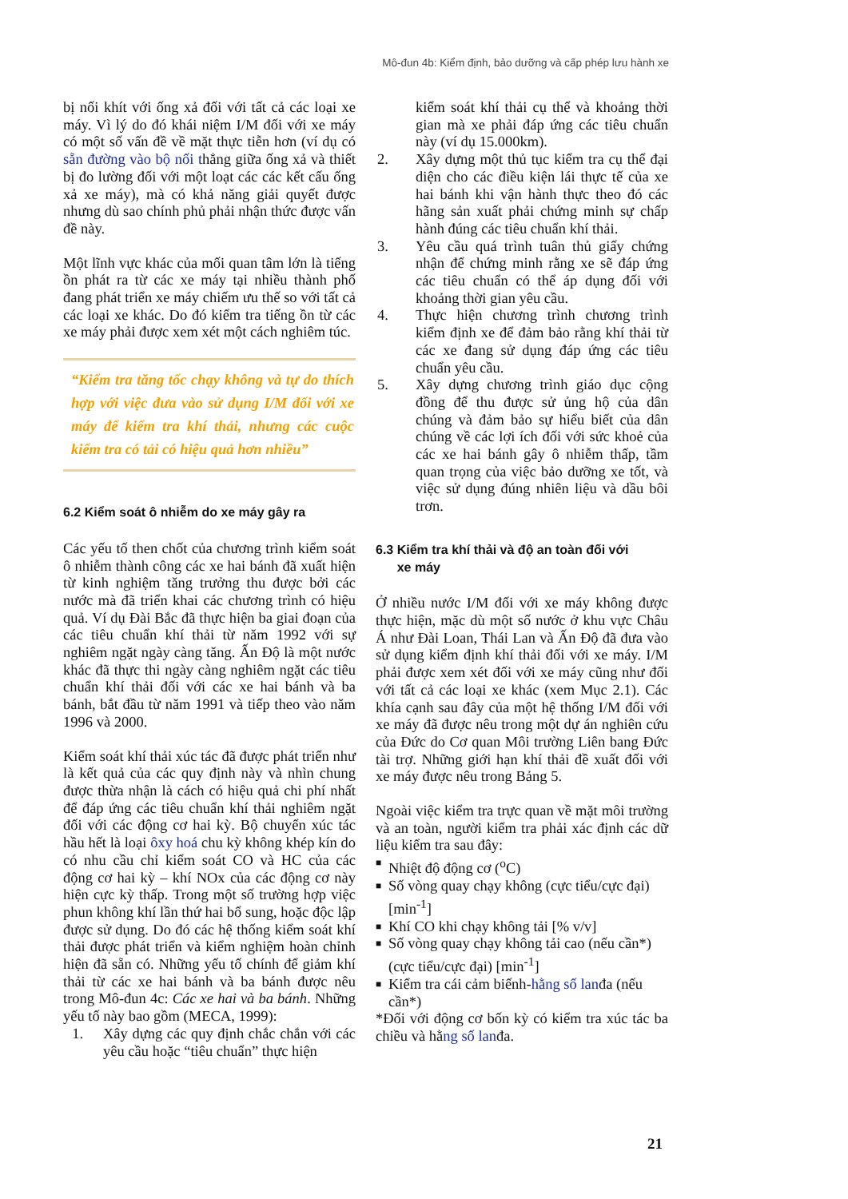Mô-đun 4b: Kiểm định, bảo dưỡng và cấp phép lưu hành xe
bị nối khít với ống xả đối với tất cả các loại xe máy. Vì lý do đó khái niệm I/M đối với xe máy có một số vấn đề về mặt thực tiễn hơn (ví dụ có sẵn đường vào bộ nối thẳng giữa ống xả và thiết bị đo lường đối với một loạt các các kết cấu ống xả xe máy), mà có khả năng giải quyết được nhưng dù sao chính phủ phải nhận thức được vấn đề này.
Một lĩnh vực khác của mối quan tâm lớn là tiếng ồn phát ra từ các xe máy tại nhiều thành phố đang phát triển xe máy chiếm ưu thế so với tất cả các loại xe khác. Do đó kiểm tra tiếng ồn từ các xe máy phải được xem xét một cách nghiêm túc.
“Kiểm tra tăng tốc chạy không và tự do thích hợp với việc đưa vào sử dụng I/M đối với xe máy để kiểm tra khí thải, nhưng các cuộc kiểm tra có tải có hiệu quả hơn nhiều”
6.2 Kiểm soát ô nhiễm do xe máy gây ra
Các yếu tố then chốt của chương trình kiểm soát ô nhiễm thành công các xe hai bánh đã xuất hiện từ kinh nghiệm tăng trưởng thu được bởi các nước mà đã triển khai các chương trình có hiệu quả. Ví dụ Đài Bắc đã thực hiện ba giai đoạn của các tiêu chuẩn khí thải từ năm 1992 với sự nghiêm ngặt ngày càng tăng. Ấn Độ là một nước khác đã thực thi ngày càng nghiêm ngặt các tiêu chuẩn khí thải đối với các xe hai bánh và ba bánh, bắt đầu từ năm 1991 và tiếp theo vào năm 1996 và 2000.
Kiểm soát khí thải xúc tác đã được phát triển như là kết quả của các quy định này và nhìn chung được thừa nhận là cách có hiệu quả chi phí nhất để đáp ứng các tiêu chuẩn khí thải nghiêm ngặt đối với các động cơ hai kỳ. Bộ chuyển xúc tác hầu hết là loại ôxy hoá chu kỳ không khép kín do có nhu cầu chỉ kiểm soát CO và HC của các động cơ hai kỳ – khí NOx của các động cơ này hiện cực kỳ thấp. Trong một số trường hợp việc phun không khí lần thứ hai bổ sung, hoặc độc lập được sử dụng. Do đó các hệ thống kiểm soát khí thải được phát triển và kiểm nghiệm hoàn chỉnh hiện đã sẵn có. Những yếu tố chính để giảm khí thải từ các xe hai bánh và ba bánh được nêu trong Mô-đun 4c: Các xe hai và ba bánh. Những yếu tố này bao gồm (MECA, 1999):
1. Xây dựng các quy định chắc chắn với các yêu cầu hoặc “tiêu chuẩn” thực hiện
kiểm soát khí thải cụ thể và khoảng thời gian mà xe phải đáp ứng các tiêu chuẩn này (ví dụ 15.000km).
2. Xây dựng một thủ tục kiểm tra cụ thể đại diện cho các điều kiện lái thực tế của xe hai bánh khi vận hành thực theo đó các hãng sản xuất phải chứng minh sự chấp hành đúng các tiêu chuẩn khí thải.
3. Yêu cầu quá trình tuân thủ giấy chứng nhận để chứng minh rằng xe sẽ đáp ứng các tiêu chuẩn có thể áp dụng đối với khoảng thời gian yêu cầu.
4. Thực hiện chương trình chương trình kiểm định xe để đảm bảo rằng khí thải từ các xe đang sử dụng đáp ứng các tiêu chuẩn yêu cầu.
5. Xây dựng chương trình giáo dục cộng đồng để thu được sử ủng hộ của dân chúng và đảm bảo sự hiểu biết của dân chúng về các lợi ích đối với sức khoẻ của các xe hai bánh gây ô nhiễm thấp, tầm quan trọng của việc bảo dưỡng xe tốt, và việc sử dụng đúng nhiên liệu và dầu bôi trơn.
6.3 Kiểm tra khí thải và độ an toàn đối với
xe máy
Ở nhiều nước I/M đối với xe máy không được thực hiện, mặc dù một số nước ở khu vực Châu Á như Đài Loan, Thái Lan và Ấn Độ đã đưa vào sử dụng kiểm định khí thải đối với xe máy. I/M phải được xem xét đối với xe máy cũng như đối với tất cả các loại xe khác (xem Mục 2.1). Các khía cạnh sau đây của một hệ thống I/M đối với xe máy đã được nêu trong một dự án nghiên cứu của Đức do Cơ quan Môi trường Liên bang Đức tài trợ. Những giới hạn khí thải đề xuất đối với xe máy được nêu trong Bảng 5.
Ngoài việc kiểm tra trực quan về mặt môi trường và an toàn, người kiểm tra phải xác định các dữ liệu kiểm tra sau đây:
■ Nhiệt độ động cơ (<sup>o</sup>C)
■ Số vòng quay chạy không (cực tiểu/cực đại) [min<sup>-1</sup>]
■ Khí CO khi chạy không tải [% v/v]
■ Số vòng quay chạy không tải cao (nếu cần*) (cực tiểu/cực đại) [min<sup>-1</sup>]
■ Kiểm tra cái cảm biếnh-hằng số lanđa (nếu cần*)
*Đối với động cơ bốn kỳ có kiểm tra xúc tác ba chiều và hằng số lanđa.
21